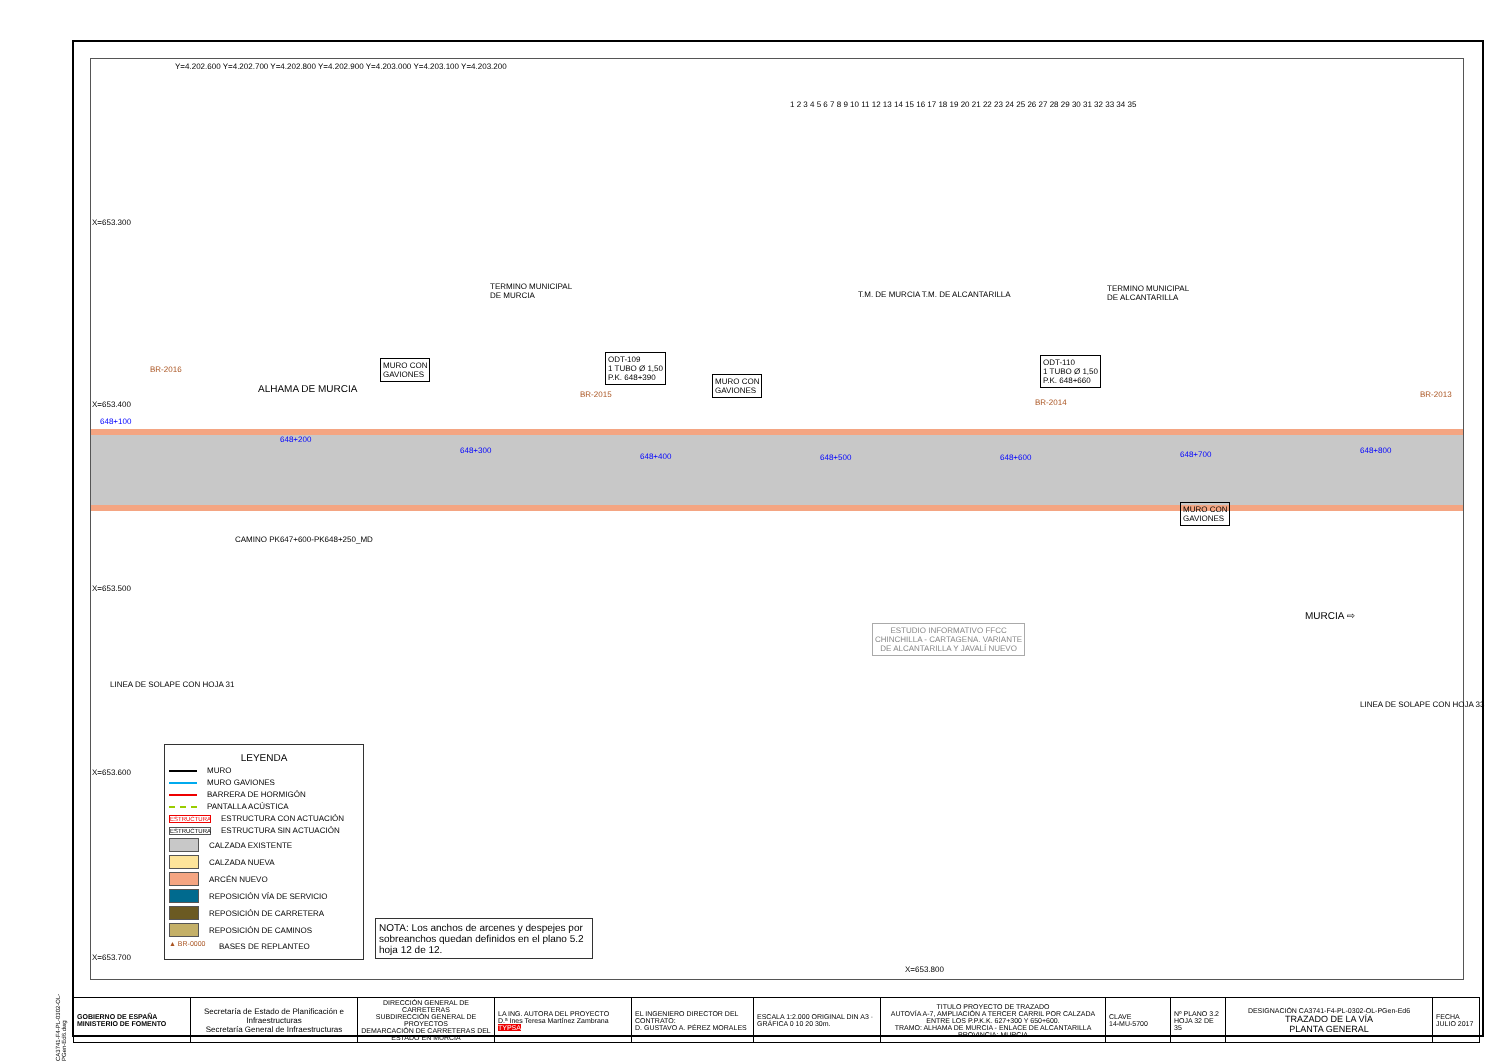TERMINO MUNICIPAL
DE MURCIA
TERMINO MUNICIPAL
DE ALCANTARILLA
T.M. DE MURCIA T.M. DE ALCANTARILLA
MURO CON
GAVIONES
ODT-109
1 TUBO Ø 1,50
P.K. 648+390
MURO CON
GAVIONES
ODT-110
1 TUBO Ø 1,50
P.K. 648+660
ALHAMA DE MURCIA
648+100
648+200
648+300
648+400 648+500 648+600 648+700 648+800
MURO CON
GAVIONES
CAMINO PK647+600-PK648+250_MD
ESTUDIO INFORMATIVO FFCC
CHINCHILLA - CARTAGENA. VARIANTE
DE ALCANTARILLA Y JAVALÍ NUEVO
MURCIA ⇨
LINEA DE SOLAPE CON HOJA 33
LINEA DE SOLAPE CON HOJA 31
X=653.300
X=653.400
X=653.500
X=653.600
X=653.700
X=653.800
Y=4.202.600 Y=4.202.700 Y=4.202.800 Y=4.202.900 Y=4.203.000 Y=4.203.100 Y=4.203.200
1 2 3 4 5 6 7 8 9 10 11 12 13 14 15 16 17 18 19 20 21 22 23 24 25 26 27 28 29 30 31 32 33 34 35
BR-2016
BR-2015
BR-2014
BR-2013
LEYENDA
MURO
MURO GAVIONES
BARRERA DE HORMIGÓN
PANTALLA ACÚSTICA
ESTRUCTURA ESTRUCTURA CON ACTUACIÓN
ESTRUCTURA ESTRUCTURA SIN ACTUACIÓN
CALZADA EXISTENTE
CALZADA NUEVA
ARCÉN NUEVO
REPOSICIÓN VÍA DE SERVICIO
REPOSICIÓN DE CARRETERA
REPOSICIÓN DE CAMINOS
▲ BR-0000 BASES DE REPLANTEO
NOTA: Los anchos de arcenes y despejes por sobreanchos quedan definidos en el plano 5.2 hoja 12 de 12.
CA3741-F4-PL-0302-OL-PGen-Ed6.dwg
| GOBIERNO DE ESPAÑA MINISTERIO DE FOMENTO | Secretaría de Estado de Planificación e Infraestructuras Secretaría General de Infraestructuras | DIRECCIÓN GENERAL DE CARRETERAS SUBDIRECCIÓN GENERAL DE PROYECTOS DEMARCACIÓN DE CARRETERAS DEL ESTADO EN MURCIA | LA ING. AUTORA DEL PROYECTO D.ª Ines Teresa Martínez Zambrana TYPSA | EL INGENIERO DIRECTOR DEL CONTRATO: D. GUSTAVO A. PÉREZ MORALES | ESCALA 1:2.000 ORIGINAL DIN A3 · GRÁFICA 0 10 20 30m. | TITULO PROYECTO DE TRAZADO AUTOVÍA A-7, AMPLIACIÓN A TERCER CARRIL POR CALZADA ENTRE LOS P.P.K.K. 627+300 Y 650+600. TRAMO: ALHAMA DE MURCIA - ENLACE DE ALCANTARILLA PROVINCIA: MURCIA | CLAVE 14-MU-5700 | Nº PLANO 3.2 HOJA 32 DE 35 | DESIGNACIÓN CA3741-F4-PL-0302-OL-PGen-Ed6 TRAZADO DE LA VÍA PLANTA GENERAL | FECHA JULIO 2017 |